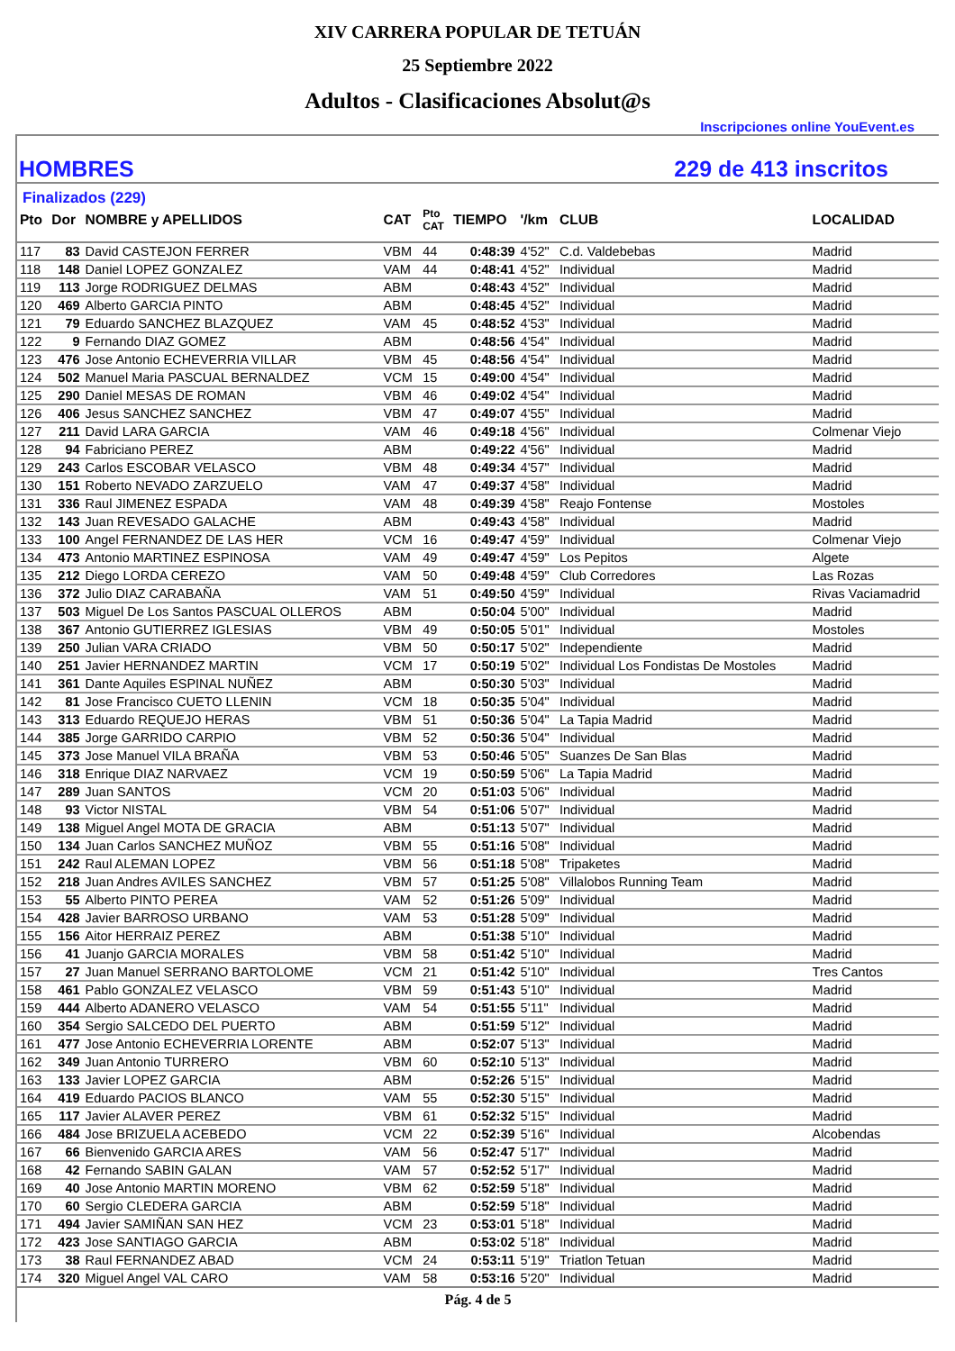XIV CARRERA POPULAR DE TETUÁN
25 Septiembre 2022
Adultos - Clasificaciones Absolut@s
Inscripciones online YouEvent.es
HOMBRES 229 de 413 inscritos
Finalizados (229)
| Pto | Dor | NOMBRE y APELLIDOS | CAT | Pto CAT | TIEMPO | '/km | CLUB | LOCALIDAD |
| --- | --- | --- | --- | --- | --- | --- | --- | --- |
| 117 | 83 | David CASTEJON FERRER | VBM | 44 | 0:48:39 | 4'52" | C.d. Valdebebas | Madrid |
| 118 | 148 | Daniel LOPEZ GONZALEZ | VAM | 44 | 0:48:41 | 4'52" | Individual | Madrid |
| 119 | 113 | Jorge RODRIGUEZ DELMAS | ABM | | 0:48:43 | 4'52" | Individual | Madrid |
| 120 | 469 | Alberto GARCIA PINTO | ABM | | 0:48:45 | 4'52" | Individual | Madrid |
| 121 | 79 | Eduardo SANCHEZ BLAZQUEZ | VAM | 45 | 0:48:52 | 4'53" | Individual | Madrid |
| 122 | 9 | Fernando DIAZ GOMEZ | ABM | | 0:48:56 | 4'54" | Individual | Madrid |
| 123 | 476 | Jose Antonio ECHEVERRIA VILLAR | VBM | 45 | 0:48:56 | 4'54" | Individual | Madrid |
| 124 | 502 | Manuel Maria PASCUAL BERNALDEZ | VCM | 15 | 0:49:00 | 4'54" | Individual | Madrid |
| 125 | 290 | Daniel MESAS DE ROMAN | VBM | 46 | 0:49:02 | 4'54" | Individual | Madrid |
| 126 | 406 | Jesus SANCHEZ SANCHEZ | VBM | 47 | 0:49:07 | 4'55" | Individual | Madrid |
| 127 | 211 | David LARA GARCIA | VAM | 46 | 0:49:18 | 4'56" | Individual | Colmenar Viejo |
| 128 | 94 | Fabriciano PEREZ | ABM | | 0:49:22 | 4'56" | Individual | Madrid |
| 129 | 243 | Carlos ESCOBAR VELASCO | VBM | 48 | 0:49:34 | 4'57" | Individual | Madrid |
| 130 | 151 | Roberto NEVADO ZARZUELO | VAM | 47 | 0:49:37 | 4'58" | Individual | Madrid |
| 131 | 336 | Raul JIMENEZ ESPADA | VAM | 48 | 0:49:39 | 4'58" | Reajo Fontense | Mostoles |
| 132 | 143 | Juan REVESADO GALACHE | ABM | | 0:49:43 | 4'58" | Individual | Madrid |
| 133 | 100 | Angel FERNANDEZ DE LAS HER | VCM | 16 | 0:49:47 | 4'59" | Individual | Colmenar Viejo |
| 134 | 473 | Antonio MARTINEZ ESPINOSA | VAM | 49 | 0:49:47 | 4'59" | Los Pepitos | Algete |
| 135 | 212 | Diego LORDA CEREZO | VAM | 50 | 0:49:48 | 4'59" | Club Corredores | Las Rozas |
| 136 | 372 | Julio DIAZ CARABAÑA | VAM | 51 | 0:49:50 | 4'59" | Individual | Rivas Vaciamadrid |
| 137 | 503 | Miguel De Los Santos PASCUAL OLLEROS | ABM | | 0:50:04 | 5'00" | Individual | Madrid |
| 138 | 367 | Antonio GUTIERREZ IGLESIAS | VBM | 49 | 0:50:05 | 5'01" | Individual | Mostoles |
| 139 | 250 | Julian VARA CRIADO | VBM | 50 | 0:50:17 | 5'02" | Independiente | Madrid |
| 140 | 251 | Javier HERNANDEZ MARTIN | VCM | 17 | 0:50:19 | 5'02" | Individual Los Fondistas De Mostoles | Madrid |
| 141 | 361 | Dante Aquiles ESPINAL NUÑEZ | ABM | | 0:50:30 | 5'03" | Individual | Madrid |
| 142 | 81 | Jose Francisco CUETO LLENIN | VCM | 18 | 0:50:35 | 5'04" | Individual | Madrid |
| 143 | 313 | Eduardo REQUEJO HERAS | VBM | 51 | 0:50:36 | 5'04" | La Tapia Madrid | Madrid |
| 144 | 385 | Jorge GARRIDO CARPIO | VBM | 52 | 0:50:36 | 5'04" | Individual | Madrid |
| 145 | 373 | Jose Manuel VILA BRAÑA | VBM | 53 | 0:50:46 | 5'05" | Suanzes De San Blas | Madrid |
| 146 | 318 | Enrique DIAZ NARVAEZ | VCM | 19 | 0:50:59 | 5'06" | La Tapia Madrid | Madrid |
| 147 | 289 | Juan SANTOS | VCM | 20 | 0:51:03 | 5'06" | Individual | Madrid |
| 148 | 93 | Victor NISTAL | VBM | 54 | 0:51:06 | 5'07" | Individual | Madrid |
| 149 | 138 | Miguel Angel MOTA DE GRACIA | ABM | | 0:51:13 | 5'07" | Individual | Madrid |
| 150 | 134 | Juan Carlos SANCHEZ MUÑOZ | VBM | 55 | 0:51:16 | 5'08" | Individual | Madrid |
| 151 | 242 | Raul ALEMAN LOPEZ | VBM | 56 | 0:51:18 | 5'08" | Tripaketes | Madrid |
| 152 | 218 | Juan Andres AVILES SANCHEZ | VBM | 57 | 0:51:25 | 5'08" | Villalobos Running Team | Madrid |
| 153 | 55 | Alberto PINTO PEREA | VAM | 52 | 0:51:26 | 5'09" | Individual | Madrid |
| 154 | 428 | Javier BARROSO URBANO | VAM | 53 | 0:51:28 | 5'09" | Individual | Madrid |
| 155 | 156 | Aitor HERRAIZ PEREZ | ABM | | 0:51:38 | 5'10" | Individual | Madrid |
| 156 | 41 | Juanjo GARCIA MORALES | VBM | 58 | 0:51:42 | 5'10" | Individual | Madrid |
| 157 | 27 | Juan Manuel SERRANO BARTOLOME | VCM | 21 | 0:51:42 | 5'10" | Individual | Tres Cantos |
| 158 | 461 | Pablo GONZALEZ VELASCO | VBM | 59 | 0:51:43 | 5'10" | Individual | Madrid |
| 159 | 444 | Alberto ADANERO VELASCO | VAM | 54 | 0:51:55 | 5'11" | Individual | Madrid |
| 160 | 354 | Sergio SALCEDO DEL PUERTO | ABM | | 0:51:59 | 5'12" | Individual | Madrid |
| 161 | 477 | Jose Antonio ECHEVERRIA LORENTE | ABM | | 0:52:07 | 5'13" | Individual | Madrid |
| 162 | 349 | Juan Antonio TURRERO | VBM | 60 | 0:52:10 | 5'13" | Individual | Madrid |
| 163 | 133 | Javier LOPEZ GARCIA | ABM | | 0:52:26 | 5'15" | Individual | Madrid |
| 164 | 419 | Eduardo PACIOS BLANCO | VAM | 55 | 0:52:30 | 5'15" | Individual | Madrid |
| 165 | 117 | Javier ALAVER PEREZ | VBM | 61 | 0:52:32 | 5'15" | Individual | Madrid |
| 166 | 484 | Jose BRIZUELA ACEBEDO | VCM | 22 | 0:52:39 | 5'16" | Individual | Alcobendas |
| 167 | 66 | Bienvenido GARCIA ARES | VAM | 56 | 0:52:47 | 5'17" | Individual | Madrid |
| 168 | 42 | Fernando SABIN GALAN | VAM | 57 | 0:52:52 | 5'17" | Individual | Madrid |
| 169 | 40 | Jose Antonio MARTIN MORENO | VBM | 62 | 0:52:59 | 5'18" | Individual | Madrid |
| 170 | 60 | Sergio CLEDERA GARCIA | ABM | | 0:52:59 | 5'18" | Individual | Madrid |
| 171 | 494 | Javier SAMIÑAN SAN HEZ | VCM | 23 | 0:53:01 | 5'18" | Individual | Madrid |
| 172 | 423 | Jose SANTIAGO GARCIA | ABM | | 0:53:02 | 5'18" | Individual | Madrid |
| 173 | 38 | Raul FERNANDEZ ABAD | VCM | 24 | 0:53:11 | 5'19" | Triatlon Tetuan | Madrid |
| 174 | 320 | Miguel Angel VAL CARO | VAM | 58 | 0:53:16 | 5'20" | Individual | Madrid |
Pág. 4 de 5